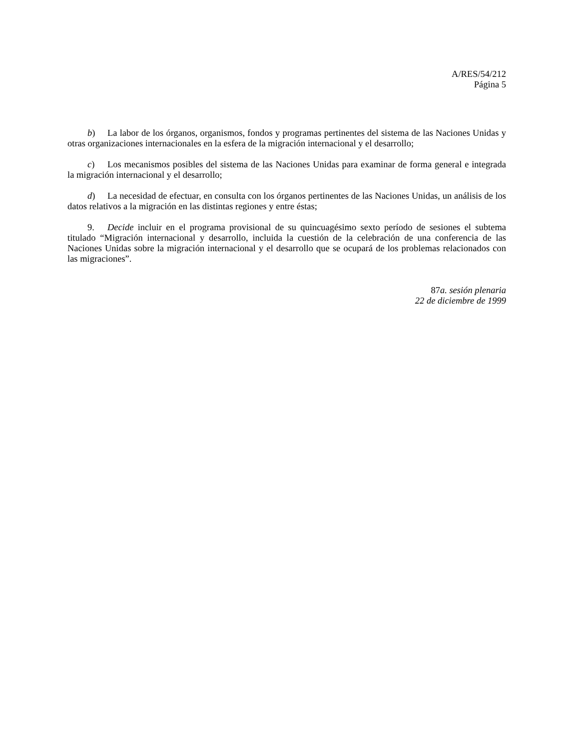A/RES/54/212
Página 5
b) La labor de los órganos, organismos, fondos y programas pertinentes del sistema de las Naciones Unidas y otras organizaciones internacionales en la esfera de la migración internacional y el desarrollo;
c) Los mecanismos posibles del sistema de las Naciones Unidas para examinar de forma general e integrada la migración internacional y el desarrollo;
d) La necesidad de efectuar, en consulta con los órganos pertinentes de las Naciones Unidas, un análisis de los datos relativos a la migración en las distintas regiones y entre éstas;
9. Decide incluir en el programa provisional de su quincuagésimo sexto período de sesiones el subtema titulado “Migración internacional y desarrollo, incluida la cuestión de la celebración de una conferencia de las Naciones Unidas sobre la migración internacional y el desarrollo que se ocupará de los problemas relacionados con las migraciones”.
87a. sesión plenaria
22 de diciembre de 1999